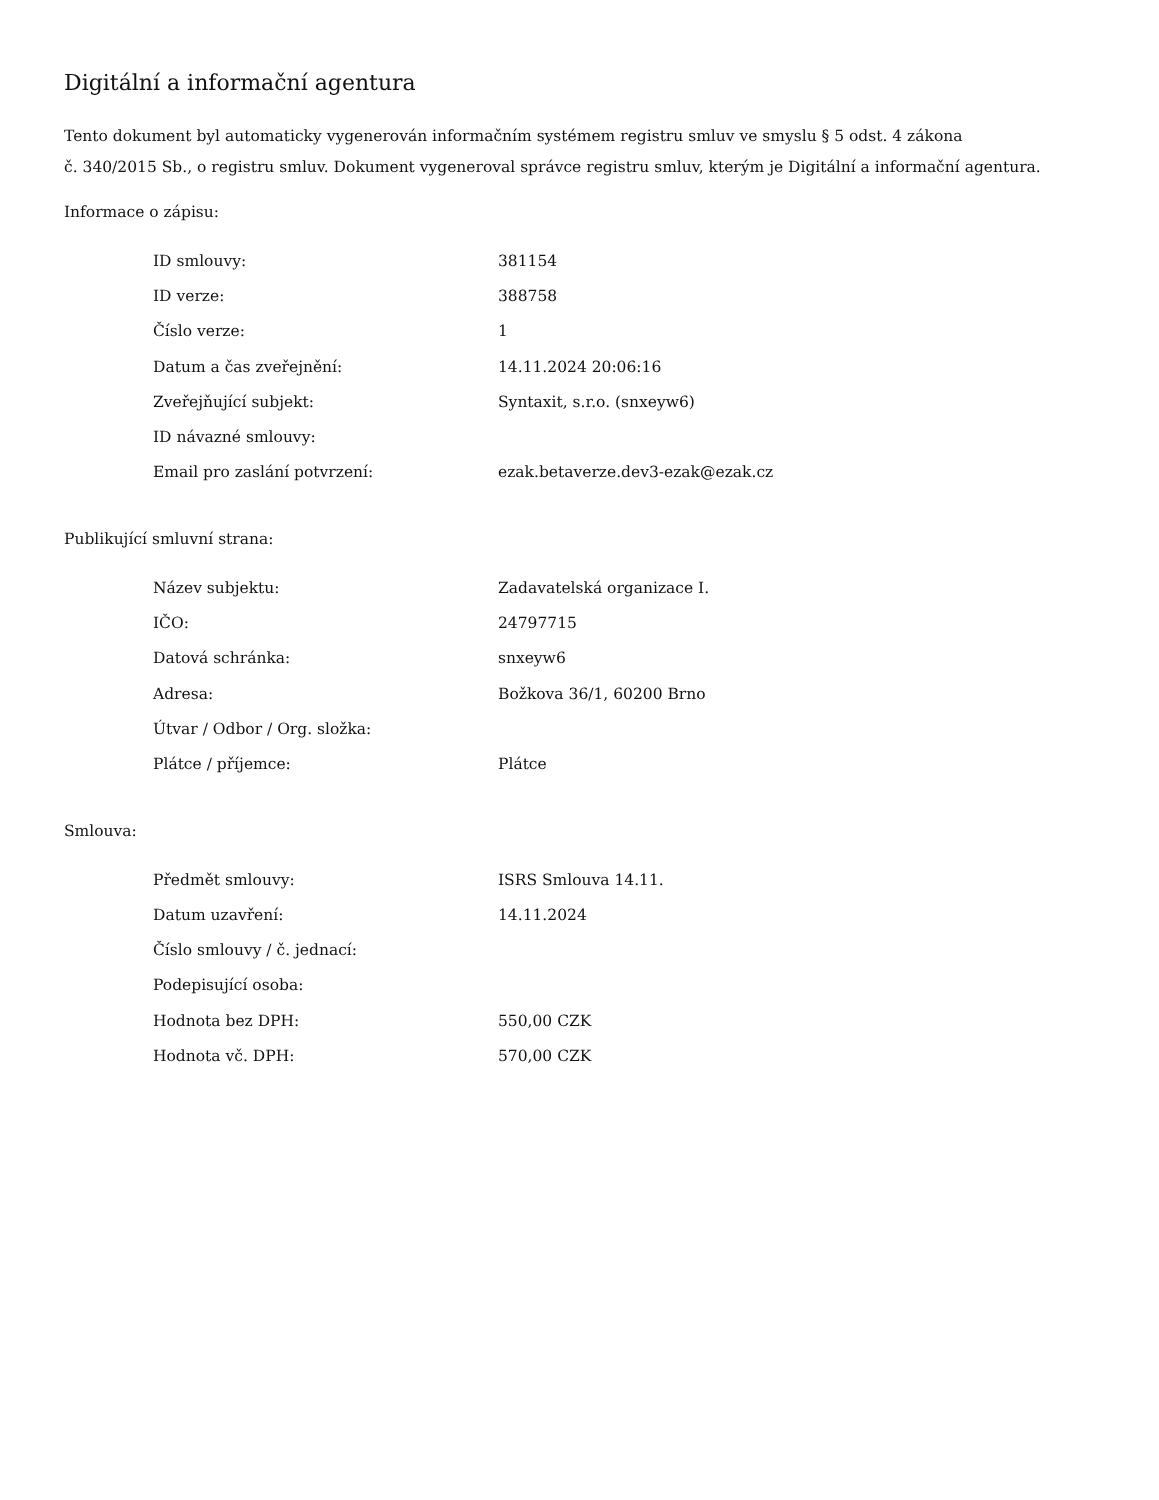Digitální a informační agentura
Tento dokument byl automaticky vygenerován informačním systémem registru smluv ve smyslu § 5 odst. 4 zákona
č. 340/2015 Sb., o registru smluv. Dokument vygeneroval správce registru smluv, kterým je Digitální a informační agentura.
Informace o zápisu:
| ID smlouvy: | 381154 |
| ID verze: | 388758 |
| Číslo verze: | 1 |
| Datum a čas zveřejnění: | 14.11.2024 20:06:16 |
| Zveřejňující subjekt: | Syntaxit, s.r.o. (snxeyw6) |
| ID návazné smlouvy: | |
| Email pro zaslání potvrzení: | ezak.betaverze.dev3-ezak@ezak.cz |
Publikující smluvní strana:
| Název subjektu: | Zadavatelská organizace I. |
| IČO: | 24797715 |
| Datová schránka: | snxeyw6 |
| Adresa: | Božkova 36/1, 60200 Brno |
| Útvar / Odbor / Org. složka: | |
| Plátce / příjemce: | Plátce |
Smlouva:
| Předmět smlouvy: | ISRS Smlouva 14.11. |
| Datum uzavření: | 14.11.2024 |
| Číslo smlouvy / č. jednací: | |
| Podepisující osoba: | |
| Hodnota bez DPH: | 550,00 CZK |
| Hodnota vč. DPH: | 570,00 CZK |